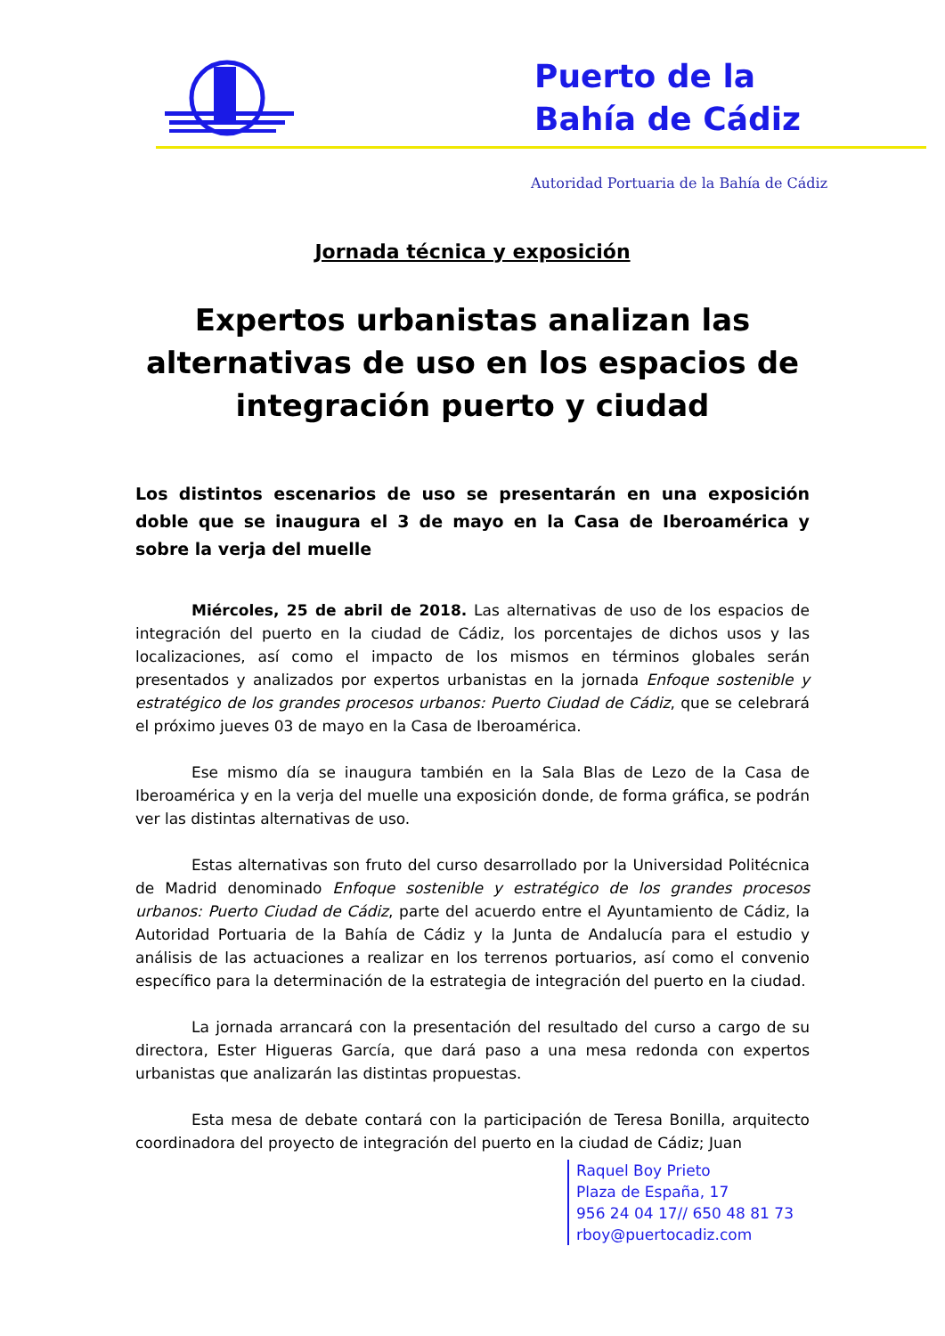Puerto de la
Bahía de Cádiz
Autoridad Portuaria de la Bahía de Cádiz
Jornada técnica y exposición
Expertos urbanistas analizan las alternativas de uso en los espacios de integración puerto y ciudad
Los distintos escenarios de uso se presentarán en una exposición doble que se inaugura el 3 de mayo en la Casa de Iberoamérica y sobre la verja del muelle
Miércoles, 25 de abril de 2018. Las alternativas de uso de los espacios de integración del puerto en la ciudad de Cádiz, los porcentajes de dichos usos y las localizaciones, así como el impacto de los mismos en términos globales serán presentados y analizados por expertos urbanistas en la jornada Enfoque sostenible y estratégico de los grandes procesos urbanos: Puerto Ciudad de Cádiz, que se celebrará el próximo jueves 03 de mayo en la Casa de Iberoamérica.
Ese mismo día se inaugura también en la Sala Blas de Lezo de la Casa de Iberoamérica y en la verja del muelle una exposición donde, de forma gráfica, se podrán ver las distintas alternativas de uso.
Estas alternativas son fruto del curso desarrollado por la Universidad Politécnica de Madrid denominado Enfoque sostenible y estratégico de los grandes procesos urbanos: Puerto Ciudad de Cádiz, parte del acuerdo entre el Ayuntamiento de Cádiz, la Autoridad Portuaria de la Bahía de Cádiz y la Junta de Andalucía para el estudio y análisis de las actuaciones a realizar en los terrenos portuarios, así como el convenio específico para la determinación de la estrategia de integración del puerto en la ciudad.
La jornada arrancará con la presentación del resultado del curso a cargo de su directora, Ester Higueras García, que dará paso a una mesa redonda con expertos urbanistas que analizarán las distintas propuestas.
Esta mesa de debate contará con la participación de Teresa Bonilla, arquitecto coordinadora del proyecto de integración del puerto en la ciudad de Cádiz; Juan
Raquel Boy Prieto
Plaza de España, 17
956 24 04 17// 650 48 81 73
rboy@puertocadiz.com